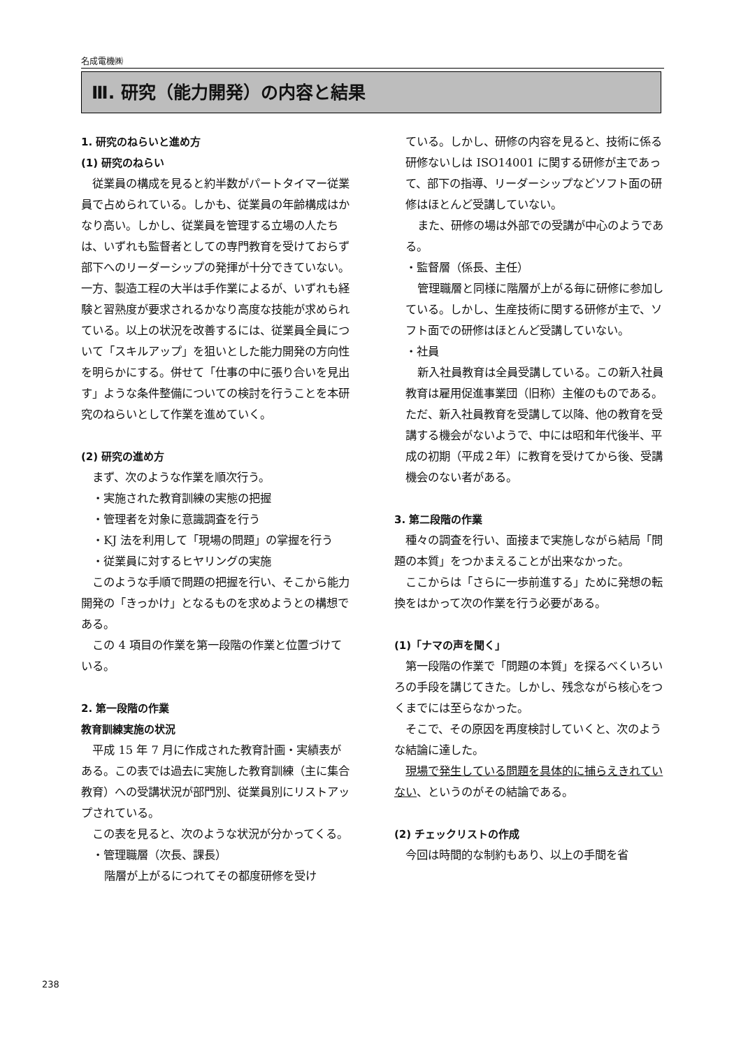名成電機㈱
Ⅲ. 研究（能力開発）の内容と結果
1. 研究のねらいと進め方
(1) 研究のねらい
従業員の構成を見ると約半数がパートタイマー従業員で占められている。しかも、従業員の年齢構成はかなり高い。しかし、従業員を管理する立場の人たちは、いずれも監督者としての専門教育を受けておらず部下へのリーダーシップの発揮が十分できていない。一方、製造工程の大半は手作業によるが、いずれも経験と習熟度が要求されるかなり高度な技能が求められている。以上の状況を改善するには、従業員全員について「スキルアップ」を狙いとした能力開発の方向性を明らかにする。併せて「仕事の中に張り合いを見出す」ような条件整備についての検討を行うことを本研究のねらいとして作業を進めていく。
(2) 研究の進め方
まず、次のような作業を順次行う。
・実施された教育訓練の実態の把握
・管理者を対象に意識調査を行う
・KJ 法を利用して「現場の問題」の掌握を行う
・従業員に対するヒヤリングの実施
このような手順で問題の把握を行い、そこから能力開発の「きっかけ」となるものを求めようとの構想である。
この 4 項目の作業を第一段階の作業と位置づけている。
2. 第一段階の作業
教育訓練実施の状況
平成 15 年 7 月に作成された教育計画・実績表がある。この表では過去に実施した教育訓練（主に集合教育）への受講状況が部門別、従業員別にリストアップされている。
この表を見ると、次のような状況が分かってくる。
・管理職層（次長、課長）
階層が上がるにつれてその都度研修を受け
ている。しかし、研修の内容を見ると、技術に係る研修ないしは ISO14001 に関する研修が主であって、部下の指導、リーダーシップなどソフト面の研修はほとんど受講していない。
また、研修の場は外部での受講が中心のようである。
・監督層（係長、主任）
管理職層と同様に階層が上がる毎に研修に参加している。しかし、生産技術に関する研修が主で、ソフト面での研修はほとんど受講していない。
・社員
新入社員教育は全員受講している。この新入社員教育は雇用促進事業団（旧称）主催のものである。ただ、新入社員教育を受講して以降、他の教育を受講する機会がないようで、中には昭和年代後半、平成の初期（平成２年）に教育を受けてから後、受講機会のない者がある。
3. 第二段階の作業
種々の調査を行い、面接まで実施しながら結局「問題の本質」をつかまえることが出来なかった。
ここからは「さらに一歩前進する」ために発想の転換をはかって次の作業を行う必要がある。
(1)「ナマの声を聞く」
第一段階の作業で「問題の本質」を探るべくいろいろの手段を講じてきた。しかし、残念ながら核心をつくまでには至らなかった。
そこで、その原因を再度検討していくと、次のような結論に達した。
現場で発生している問題を具体的に捕らえきれていない、というのがその結論である。
(2) チェックリストの作成
今回は時間的な制約もあり、以上の手間を省
238